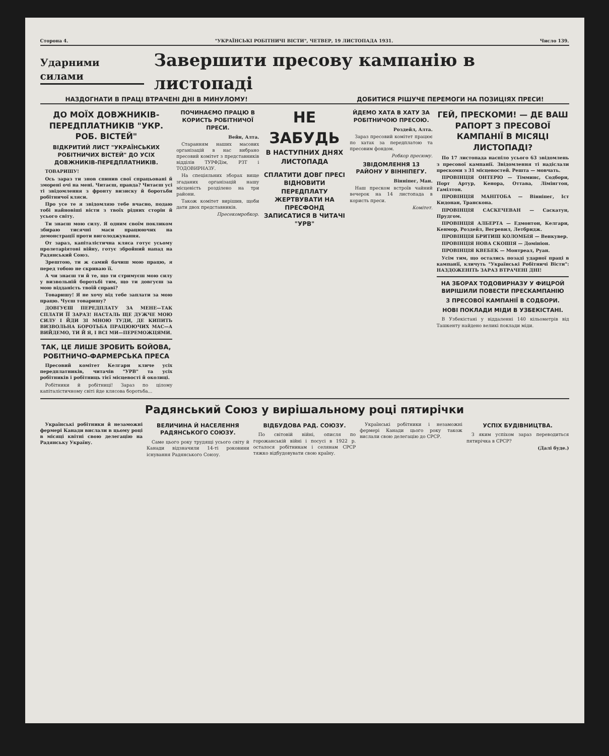Сторона 4. "УКРАЇНСЬКІ РОБІТНИЧІ ВІСТИ", ЧЕТВЕР, 19 ЛИСТОПАДА 1931. Число 139.
Ударними силами
Завершити пресову кампанію в листопаді
НАЗДОГНАТИ В ПРАЦІ ВТРАЧЕНІ ДНІ В МИНУЛОМУ! ДОБИТИСЯ РІШУЧЕ ПЕРЕМОГИ НА ПОЗИЦІЯХ ПРЕСИ!
ДО МОЇХ ДОВЖНИКІВ-ПЕРЕДПЛАТНИКІВ "УКР. РОБ. ВІСТЕЙ"
ВІДКРИТИЙ ЛИСТ "УКРАЇНСЬКИХ РОБІТНИЧИХ ВІСТЕЙ" ДО УСІХ ДОВЖНИКІВ-ПЕРЕДПЛАТНИКІВ.
ТОВАРИШУ!
Ось зараз ти знов спинив свої спрацьовані й зморені очі на мені. Читаєш, правда? Читаєш усі ті звідомлення з фронту визиску й боротьби робітничої кляси.
Про усе те я звідомляю тебе вчасно, подаю тобі найновіші вісти з твоїх рідних сторін й усього світу.
Ти знаєш мою силу. Я одним своїм покликом збираю тисячні маси працюючих на демонстрації проти виголоджування.
От зараз, капіталістична кляса готує усьому пролетаріятові війну, готує збройний напад на Радянський Союз.
Зрештою, ти ж самий бачиш мою працю, я перед тобою не скриваю її.
А чи знаєш ти й те, що ти стримуєш мою силу у визвольній боротьбі тим, що ти довгуєш за мою відданість твоїй справі?
Товаришу! Я не хочу від тебе заплати за мою працю. Чуєш товаришу?
ДОВГУЄШ ПЕРЕДПЛАТУ ЗА МЕНЕ—ТАК СПЛАТИ ЇЇ ЗАРАЗ! НАСТАЛЬ ЩЕ ДУЖЧЕ МОЮ СИЛУ І ЙДИ ЗІ МНОЮ ТУДИ, ДЕ КИПИТЬ ВИЗВОЛЬНА БОРОТЬБА ПРАЦЮЮЧИХ МАС—А ВИЙДЕМО, ТИ Й Я, І ВСІ МИ—ПЕРЕМОЖЦЯМИ.
ТАК, ЦЕ ЛИШЕ ЗРОБИТЬ БОЙОВА, РОБІТНИЧО-ФАРМЕРСЬКА ПРЕСА
Пресовий комітет Келгари кличе усіх передплатників, читачів "УРВ" та усіх робітників і робітниць тієї місцевості й околиці.
Робітники й робітниці! Зараз по цілому капіталістичному світі йде клясова боротьба...
ПОЧИНАЄМО ПРАЦЮ В КОРИСТЬ РОБІТНИЧОЇ ПРЕСИ.
Вейн, Алта.
Старанням наших масових організацій в нас вибрано пресовий комітет з представників відділів ТУРФДім, РЗТ і ТОДОВИРНАЗУ.
На спеціяльних зборах вище згаданих організацій нашу місцевість розділено на три райони.
Також комітет вирішив, щоби дати двох представників.
Пресекомробкор.
НЕ ЗАБУДЬ
В НАСТУПНИХ ДНЯХ ЛИСТОПАДА
СПЛАТИТИ ДОВГ ПРЕСІ
ВІДНОВИТИ ПЕРЕДПЛАТУ
ЖЕРТВУВАТИ НА ПРЕСФОНД
ЗАПИСАТИСЯ В ЧИТАЧІ "УРВ"
ЙДЕМО ХАТА В ХАТУ ЗА РОБІТНИЧОЮ ПРЕСОЮ.
Роздейл, Алта.
Зараз пресовий комітет працює по хатах за передплатою та пресовим фондом.
Робкор пресюму.
ЗВІДОМЛЕННЯ 13 РАЙОНУ У ВІННІПЕГУ.
Вінніпег, Ман.
Наш преском встроїв чайний вечерок на 14 листопада в користь преси.
Комітет.
ГЕЙ, ПРЕСКОМИ! — ДЕ ВАШ РАПОРТ З ПРЕСОВОЇ КАМПАНІЇ В МІСЯЦІ ЛИСТОПАДІ?
По 17 листопада наспіло усього 63 звідомлень з пресової кампанії. Звідомлення ті надіслали прескоми з 31 місцевостей. Решта — мовчать.
ПРОВІНЦІЯ ОНТЕРІО — Тімминс, Содбори, Порт Артур, Кенора, Оттава, Лімінгтон, Гамілтон.
ПРОВІНЦІЯ МАНІТОБА — Вінніпег, Іст Кидонан, Транскона.
ПРОВІНЦІЯ САСКЕЧЕВАН — Саскатун, Прудгом.
ПРОВІНЦІЯ АЛБЕРТА — Едмонтон, Келгари, Кенмор, Роздейл, Вегревил, Летбридж.
ПРОВІНЦІЯ БРИТИШ КОЛОМБІЯ — Венкувер.
ПРОВІНЦІЯ НОВА СКОШІЯ — Домініон.
ПРОВІНЦІЯ КВЕБЕК — Монтреал, Руан.
Усім тим, що остались позаді ударної праці в кампанії, кличуть "Українські Робітничі Вісти": НАЗДОЖЕНІТЬ ЗАРАЗ ВТРАЧЕНІ ДНІ!
НА ЗБОРАХ ТОДОВИРНАЗУ У ФИЦРОЙ ВИРІШИЛИ ПОВЕСТИ ПРЕСКАМПАНІЮ
З ПРЕСОВОЇ КАМПАНІЇ В СОДБОРИ.
НОВІ ПОКЛАДИ МІДИ В УЗБЕКІСТАНІ.
В Узбекістані у віддаленні 140 кільометрів від Ташкенту найдено великі поклади міди.
Радянський Союз у вирішальному році пятирічки
Українські робітники й незаможні фермері Канади вислали в цьому році в місяці квітні свою делегацію на Радянську Україну.
ВЕЛИЧИНА Й НАСЕЛЕННЯ РАДЯНСЬКОГО СОЮЗУ.
Саме цього року трудящі усього світу й Канади відзначили 14-ті роковини існування Радянського Союзу.
ВІДБУДОВА РАД. СОЮЗУ.
По світовій війні, описля по горожанській війні і посусі в 1922 р. осталося робітникам і селянам СРСР тяжко відбудовувати свою країну.
Українські робітники і незаможні фермері Канади цього року також вислали свою делегацію до СРСР.
УСПІХ БУДІВНИЦТВА.
З яким успіхом зараз переводиться пятирічка в СРСР?
(Далі буде.)